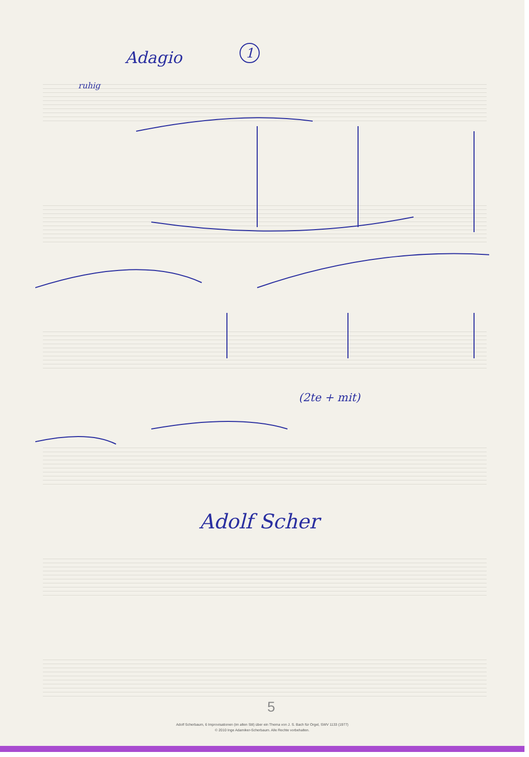Adagio
1
ruhig
(2te + mit)
Adolf Scher
5
Adolf Scherbaum, 6 Improvisationen (im alten Stil) über ein Thema von J. S. Bach für Orgel, SWV 1133 (1977)
© 2010 Inge Adamiker-Scherbaum. Alle Rechte vorbehalten.